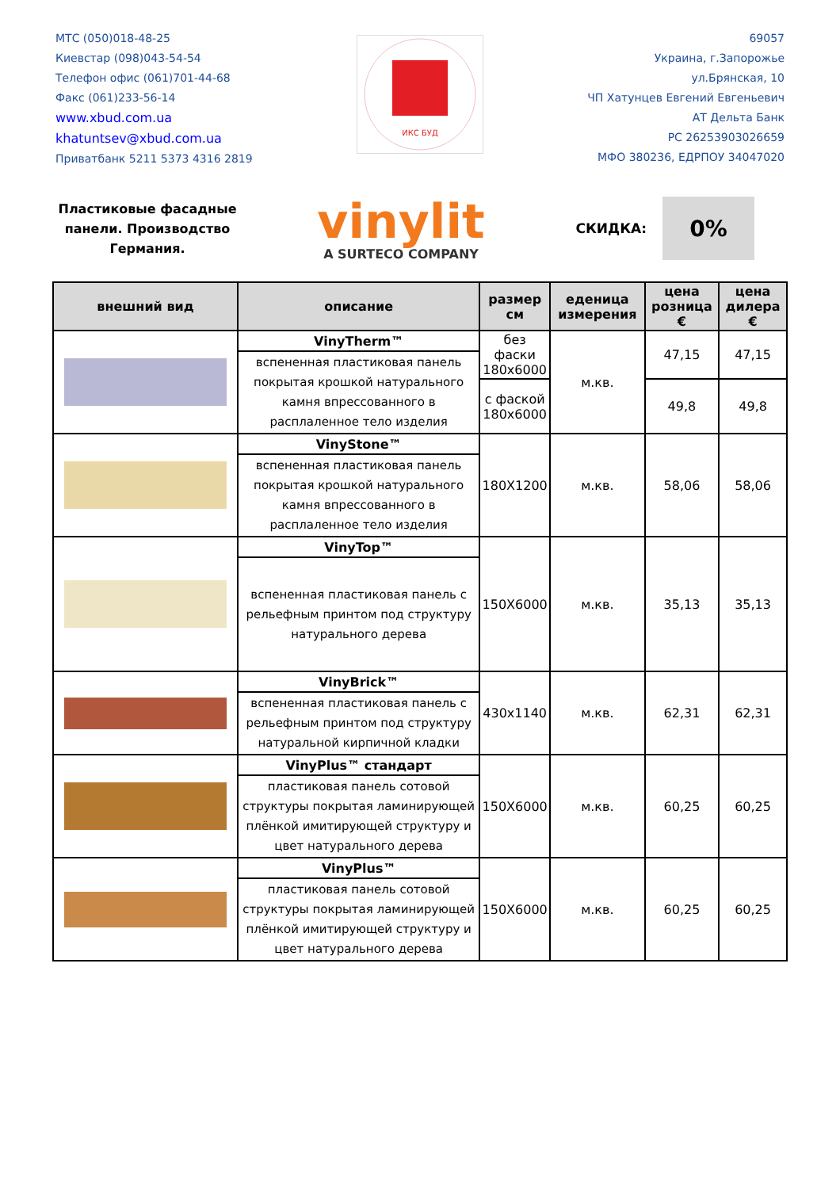МТС (050)018-48-25
Киевстар (098)043-54-54
Телефон офис (061)701-44-68
Факс (061)233-56-14
www.xbud.com.ua
khatuntsev@xbud.com.ua
Приватбанк 5211 5373 4316 2819
ИКС БУД
69057
Украина, г.Запорожье
ул.Брянская, 10
ЧП Хатунцев Евгений Евгеньевич
АТ Дельта Банк
РС 26253903026659
МФО 380236, ЕДРПОУ 34047020
Пластиковые фасадные панели. Производство Германия.
vinylit
A SURTECO COMPANY
СКИДКА:
0%
| внешний вид | описание | размер см | еденица измерения | цена розница € | цена дилера € |
| --- | --- | --- | --- | --- | --- |
| | VinyTherm™ | без фаски 180х6000 | м.кв. | 47,15 | 47,15 |
| | вспененная пластиковая панель покрытая крошкой натурального камня впрессованного в расплаленное тело изделия | | | | |
| | | с фаской 180х6000 | | 49,8 | 49,8 |
| | VinyStone™ | 180Х1200 | м.кв. | 58,06 | 58,06 |
| | вспененная пластиковая панель покрытая крошкой натурального камня впрессованного в расплаленное тело изделия | | | | |
| | VinyTop™ | 150Х6000 | м.кв. | 35,13 | 35,13 |
| | вспененная пластиковая панель с рельефным принтом под структуру натурального дерева | | | | |
| | VinyBrick™ | 430х1140 | м.кв. | 62,31 | 62,31 |
| | вспененная пластиковая панель с рельефным принтом под структуру натуральной кирпичной кладки | | | | |
| | VinyPlus™ стандарт | 150Х6000 | м.кв. | 60,25 | 60,25 |
| | пластиковая панель сотовой структуры покрытая ламинирующей плёнкой имитирующей структуру и цвет натурального дерева | | | | |
| | VinyPlus™ | 150Х6000 | м.кв. | 60,25 | 60,25 |
| | пластиковая панель сотовой структуры покрытая ламинирующей плёнкой имитирующей структуру и цвет натурального дерева | | | | |